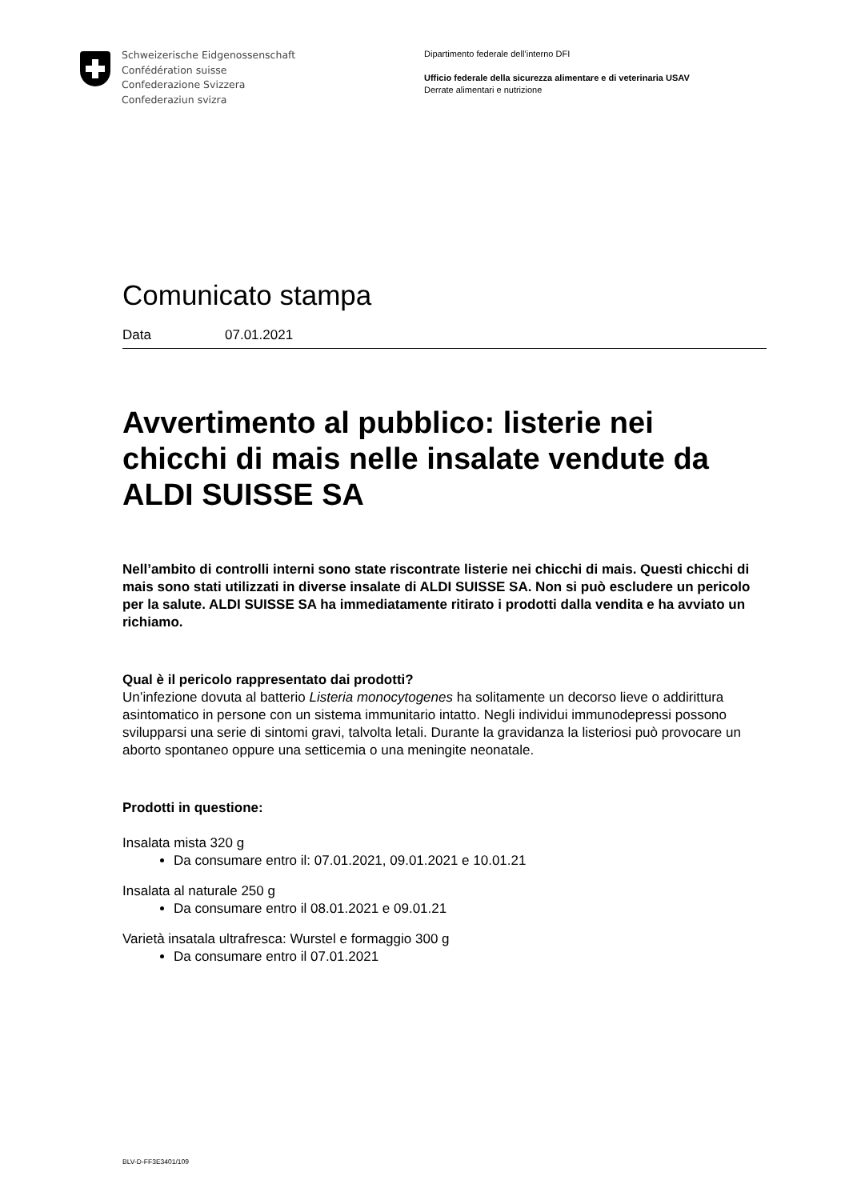Schweizerische Eidgenossenschaft
Confédération suisse
Confederazione Svizzera
Confederaziun svizra
Dipartimento federale dell’interno DFI
Ufficio federale della sicurezza alimentare e di veterinaria USAV
Derrate alimentari e nutrizione
Comunicato stampa
Data 07.01.2021
Avvertimento al pubblico: listerie nei chicchi di mais nelle insalate vendute da ALDI SUISSE SA
Nell’ambito di controlli interni sono state riscontrate listerie nei chicchi di mais. Questi chicchi di mais sono stati utilizzati in diverse insalate di ALDI SUISSE SA. Non si può escludere un pericolo per la salute. ALDI SUISSE SA ha immediatamente ritirato i prodotti dalla vendita e ha avviato un richiamo.
Qual è il pericolo rappresentato dai prodotti?
Un’infezione dovuta al batterio Listeria monocytogenes ha solitamente un decorso lieve o addirittura asintomatico in persone con un sistema immunitario intatto. Negli individui immunodepressi possono svilupparsi una serie di sintomi gravi, talvolta letali. Durante la gravidanza la listeriosi può provocare un aborto spontaneo oppure una setticemia o una meningite neonatale.
Prodotti in questione:
Insalata mista 320 g
Da consumare entro il: 07.01.2021, 09.01.2021 e 10.01.21
Insalata al naturale 250 g
Da consumare entro il 08.01.2021 e 09.01.21
Varietà insatala ultrafresca: Wurstel e formaggio 300 g
Da consumare entro il 07.01.2021
BLV-D-FF3E3401/109